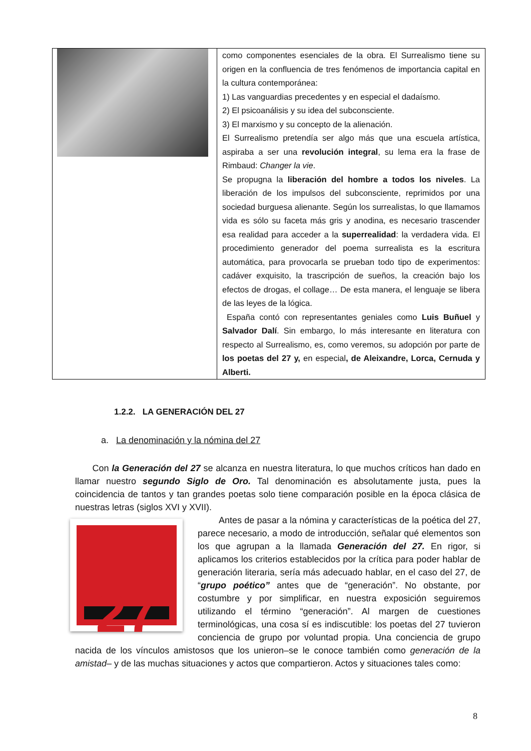| | como componentes esenciales de la obra. El Surrealismo tiene su origen en la confluencia de tres fenómenos de importancia capital en la cultura contemporánea: 1) Las vanguardias precedentes y en especial el dadaísmo. 2) El psicoanálisis y su idea del subconsciente. 3) El marxismo y su concepto de la alienación. El Surrealismo pretendía ser algo más que una escuela artística, aspiraba a ser una revolución integral , su lema era la frase de Rimbaud: Changer la vie . Se propugna la liberación del hombre a todos los niveles . La liberación de los impulsos del subconsciente, reprimidos por una sociedad burguesa alienante. Según los surrealistas, lo que llamamos vida es sólo su faceta más gris y anodina, es necesario trascender esa realidad para acceder a la superrealidad : la verdadera vida. El procedimiento generador del poema surrealista es la escritura automática, para provocarla se prueban todo tipo de experimentos: cadáver exquisito, la trascripción de sueños, la creación bajo los efectos de drogas, el collage… De esta manera, el lenguaje se libera de las leyes de la lógica. España contó con representantes geniales como Luis Buñuel y Salvador Dalí . Sin embargo, lo más interesante en literatura con respecto al Surrealismo, es, como veremos, su adopción por parte de los poetas del 27 y, en especial , de Aleixandre, Lorca, Cernuda y Alberti. |
1.2.2. LA GENERACIÓN DEL 27
a. La denominación y la nómina del 27
Con la Generación del 27 se alcanza en nuestra literatura, lo que muchos críticos han dado en llamar nuestro segundo Siglo de Oro. Tal denominación es absolutamente justa, pues la coincidencia de tantos y tan grandes poetas solo tiene comparación posible en la época clásica de nuestras letras (siglos XVI y XVII).
27
Antes de pasar a la nómina y características de la poética del 27, parece necesario, a modo de introducción, señalar qué elementos son los que agrupan a la llamada Generación del 27. En rigor, si aplicamos los criterios establecidos por la crítica para poder hablar de generación literaria, sería más adecuado hablar, en el caso del 27, de “grupo poético” antes que de “generación”. No obstante, por costumbre y por simplificar, en nuestra exposición seguiremos utilizando el término “generación”. Al margen de cuestiones terminológicas, una cosa sí es indiscutible: los poetas del 27 tuvieron conciencia de grupo por voluntad propia. Una conciencia de grupo nacida de los vínculos amistosos que los unieron–se le conoce también como generación de la amistad– y de las muchas situaciones y actos que compartieron. Actos y situaciones tales como:
8